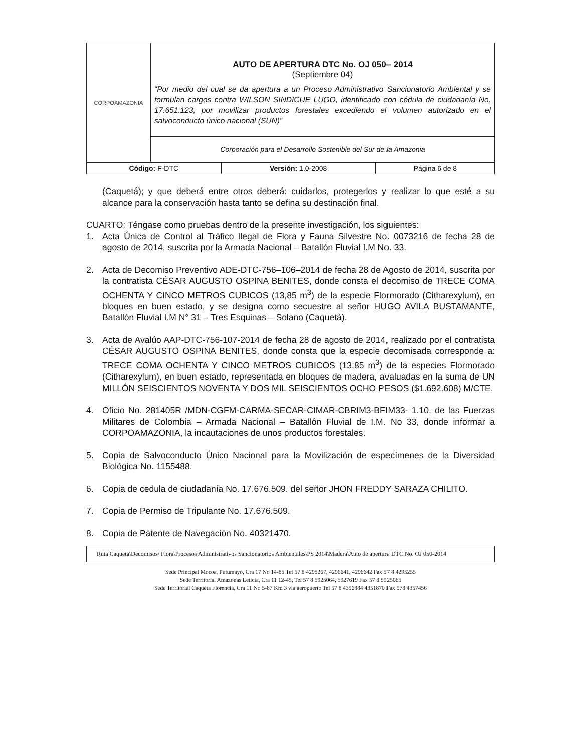| CORPOAMAZONIA | AUTO DE APERTURA DTC No. OJ 050– 2014 (Septiembre 04) “Por medio del cual se da apertura a un Proceso Administrativo Sancionatorio Ambiental y se formulan cargos contra WILSON SINDICUE LUGO, identificado con cédula de ciudadanía No. 17.651.123, por movilizar productos forestales excediendo el volumen autorizado en el salvoconducto único nacional (SUN)” |
| | Corporación para el Desarrollo Sostenible del Sur de la Amazonia |
| Código: F-DTC | Versión: 1.0-2008 | Página 6 de 8 |
(Caquetá); y que deberá entre otros deberá: cuidarlos, protegerlos y realizar lo que esté a su alcance para la conservación hasta tanto se defina su destinación final.
CUARTO: Téngase como pruebas dentro de la presente investigación, los siguientes:
1. Acta Única de Control al Tráfico Ilegal de Flora y Fauna Silvestre No. 0073216 de fecha 28 de agosto de 2014, suscrita por la Armada Nacional – Batallón Fluvial I.M No. 33.
2. Acta de Decomiso Preventivo ADE-DTC-756–106–2014 de fecha 28 de Agosto de 2014, suscrita por la contratista CÉSAR AUGUSTO OSPINA BENITES, donde consta el decomiso de TRECE COMA OCHENTA Y CINCO METROS CUBICOS (13,85 m<sup>3</sup>) de la especie Flormorado (Citharexylum), en bloques en buen estado, y se designa como secuestre al señor HUGO AVILA BUSTAMANTE, Batallón Fluvial I.M N° 31 – Tres Esquinas – Solano (Caquetá).
3. Acta de Avalúo AAP-DTC-756-107-2014 de fecha 28 de agosto de 2014, realizado por el contratista CÉSAR AUGUSTO OSPINA BENITES, donde consta que la especie decomisada corresponde a: TRECE COMA OCHENTA Y CINCO METROS CUBICOS (13,85 m<sup>3</sup>) de la especies Flormorado (Citharexylum), en buen estado, representada en bloques de madera, avaluadas en la suma de UN MILLÓN SEISCIENTOS NOVENTA Y DOS MIL SEISCIENTOS OCHO PESOS ($1.692.608) M/CTE.
4. Oficio No. 281405R /MDN-CGFM-CARMA-SECAR-CIMAR-CBRIM3-BFIM33- 1.10, de las Fuerzas Militares de Colombia – Armada Nacional – Batallón Fluvial de I.M. No 33, donde informar a CORPOAMAZONIA, la incautaciones de unos productos forestales.
5. Copia de Salvoconducto Único Nacional para la Movilización de especímenes de la Diversidad Biológica No. 1155488.
6. Copia de cedula de ciudadanía No. 17.676.509. del señor JHON FREDDY SARAZA CHILITO.
7. Copia de Permiso de Tripulante No. 17.676.509.
8. Copia de Patente de Navegación No. 40321470.
Ruta Caqueta\Decomisos\ Flora\Procesos Administrativos Sancionatorios Ambientales\PS 2014\Madera\Auto de apertura DTC No. OJ 050-2014
Sede Principal Mocoa, Putumayo, Cra 17 No 14-85 Tel 57 8 4295267, 4296641, 4296642 Fax 57 8 4295255
Sede Territorial Amazonas Leticia, Cra 11 12-45, Tel 57 8 5925064, 5927619 Fax 57 8 5925065
Sede Territorial Caqueta Florencia, Cra 11 No 5-67 Km 3 via aeropuerto Tel 57 8 4356884 4351870 Fax 578 4357456